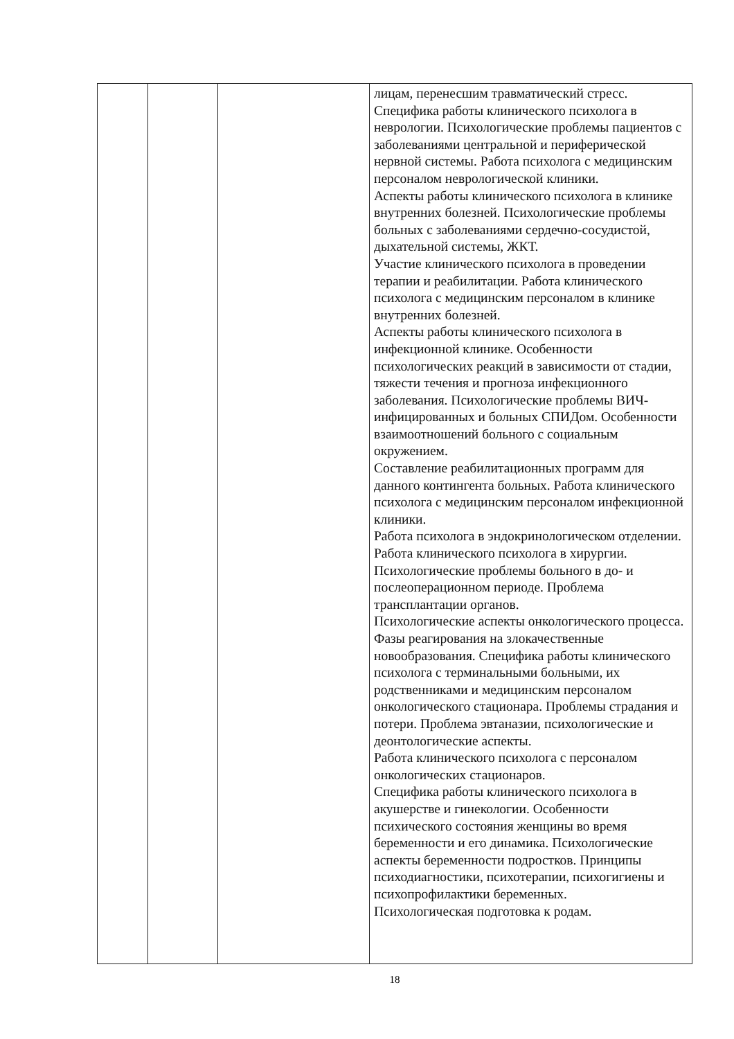| | | | лицам, перенесшим травматический стресс. Специфика работы клинического психолога в неврологии. Психологические проблемы пациентов с заболеваниями центральной и периферической нервной системы. Работа психолога с медицинским персоналом неврологической клиники. Аспекты работы клинического психолога в клинике внутренних болезней. Психологические проблемы больных с заболеваниями сердечно-сосудистой, дыхательной системы, ЖКТ. Участие клинического психолога в проведении терапии и реабилитации. Работа клинического психолога с медицинским персоналом в клинике внутренних болезней. Аспекты работы клинического психолога в инфекционной клинике. Особенности психологических реакций в зависимости от стадии, тяжести течения и прогноза инфекционного заболевания. Психологические проблемы ВИЧ-инфицированных и больных СПИДом. Особенности взаимоотношений больного с социальным окружением. Составление реабилитационных программ для данного контингента больных. Работа клинического психолога с медицинским персоналом инфекционной клиники. Работа психолога в эндокринологическом отделении. Работа клинического психолога в хирургии. Психологические проблемы больного в до- и послеоперационном периоде. Проблема трансплантации органов. Психологические аспекты онкологического процесса. Фазы реагирования на злокачественные новообразования. Специфика работы клинического психолога с терминальными больными, их родственниками и медицинским персоналом онкологического стационара. Проблемы страдания и потери. Проблема эвтаназии, психологические и деонтологические аспекты. Работа клинического психолога с персоналом онкологических стационаров. Специфика работы клинического психолога в акушерстве и гинекологии. Особенности психического состояния женщины во время беременности и его динамика. Психологические аспекты беременности подростков. Принципы психодиагностики, психотерапии, психогигиены и психопрофилактики беременных. Психологическая подготовка к родам. |
18